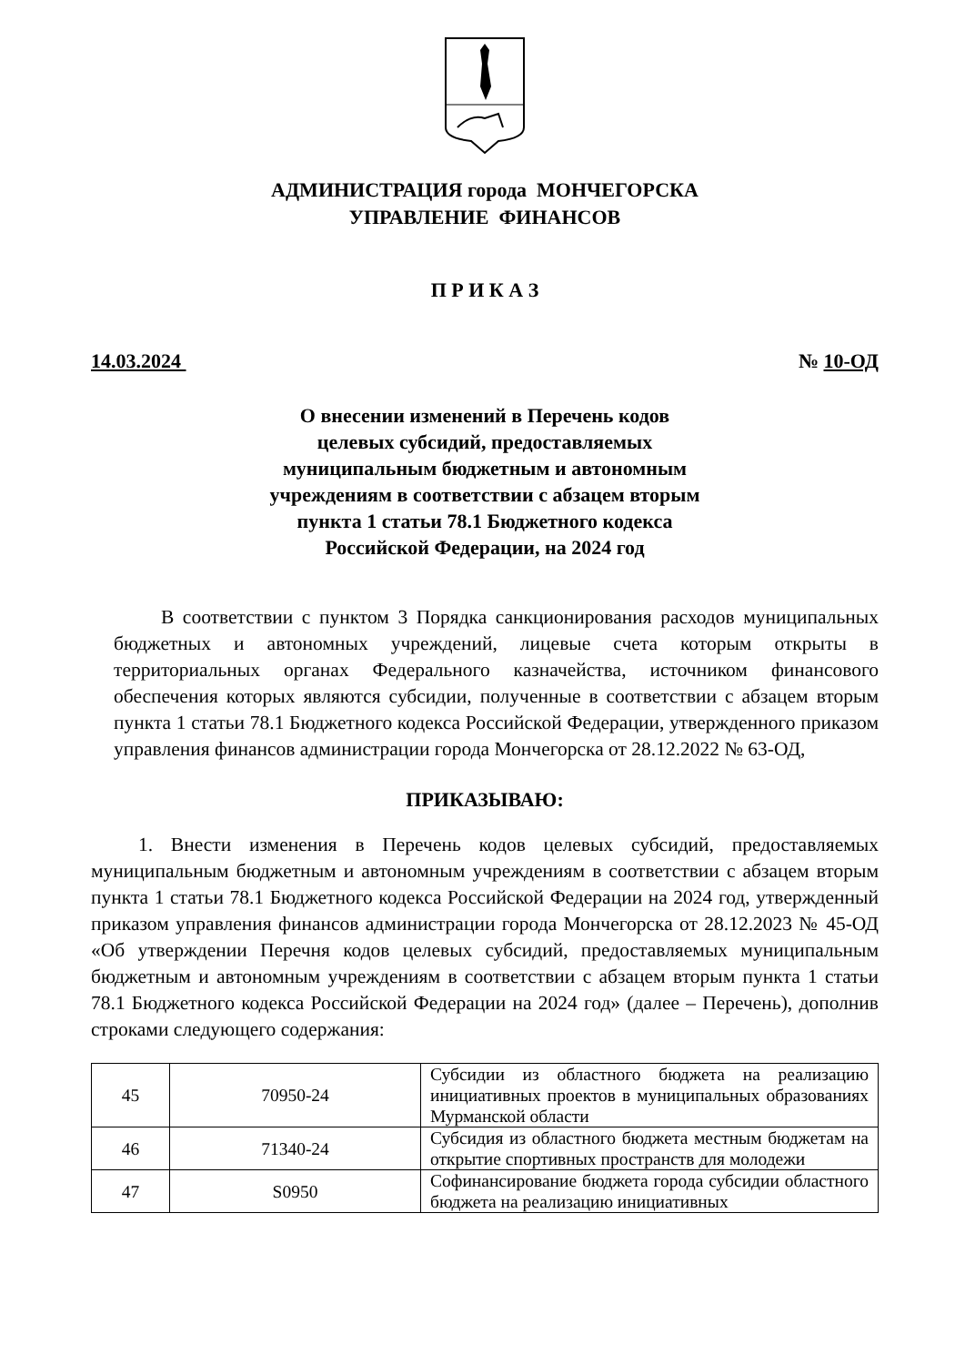АДМИНИСТРАЦИЯ города МОНЧЕГОРСКА
УПРАВЛЕНИЕ ФИНАНСОВ
П Р И К А З
14.03.2024 № 10-ОД
О внесении изменений в Перечень кодов
целевых субсидий, предоставляемых
муниципальным бюджетным и автономным
учреждениям в соответствии с абзацем вторым
пункта 1 статьи 78.1 Бюджетного кодекса
Российской Федерации, на 2024 год
В соответствии с пунктом 3 Порядка санкционирования расходов муниципальных бюджетных и автономных учреждений, лицевые счета которым открыты в территориальных органах Федерального казначейства, источником финансового обеспечения которых являются субсидии, полученные в соответствии с абзацем вторым пункта 1 статьи 78.1 Бюджетного кодекса Российской Федерации, утвержденного приказом управления финансов администрации города Мончегорска от 28.12.2022 № 63-ОД,
ПРИКАЗЫВАЮ:
1. Внести изменения в Перечень кодов целевых субсидий, предоставляемых муниципальным бюджетным и автономным учреждениям в соответствии с абзацем вторым пункта 1 статьи 78.1 Бюджетного кодекса Российской Федерации на 2024 год, утвержденный приказом управления финансов администрации города Мончегорска от 28.12.2023 № 45-ОД «Об утверждении Перечня кодов целевых субсидий, предоставляемых муниципальным бюджетным и автономным учреждениям в соответствии с абзацем вторым пункта 1 статьи 78.1 Бюджетного кодекса Российской Федерации на 2024 год» (далее – Перечень), дополнив строками следующего содержания:
| 45 | 70950-24 | Субсидии из областного бюджета на реализацию инициативных проектов в муниципальных образованиях Мурманской области |
| 46 | 71340-24 | Субсидия из областного бюджета местным бюджетам на открытие спортивных пространств для молодежи |
| 47 | S0950 | Софинансирование бюджета города субсидии областного бюджета на реализацию инициативных |